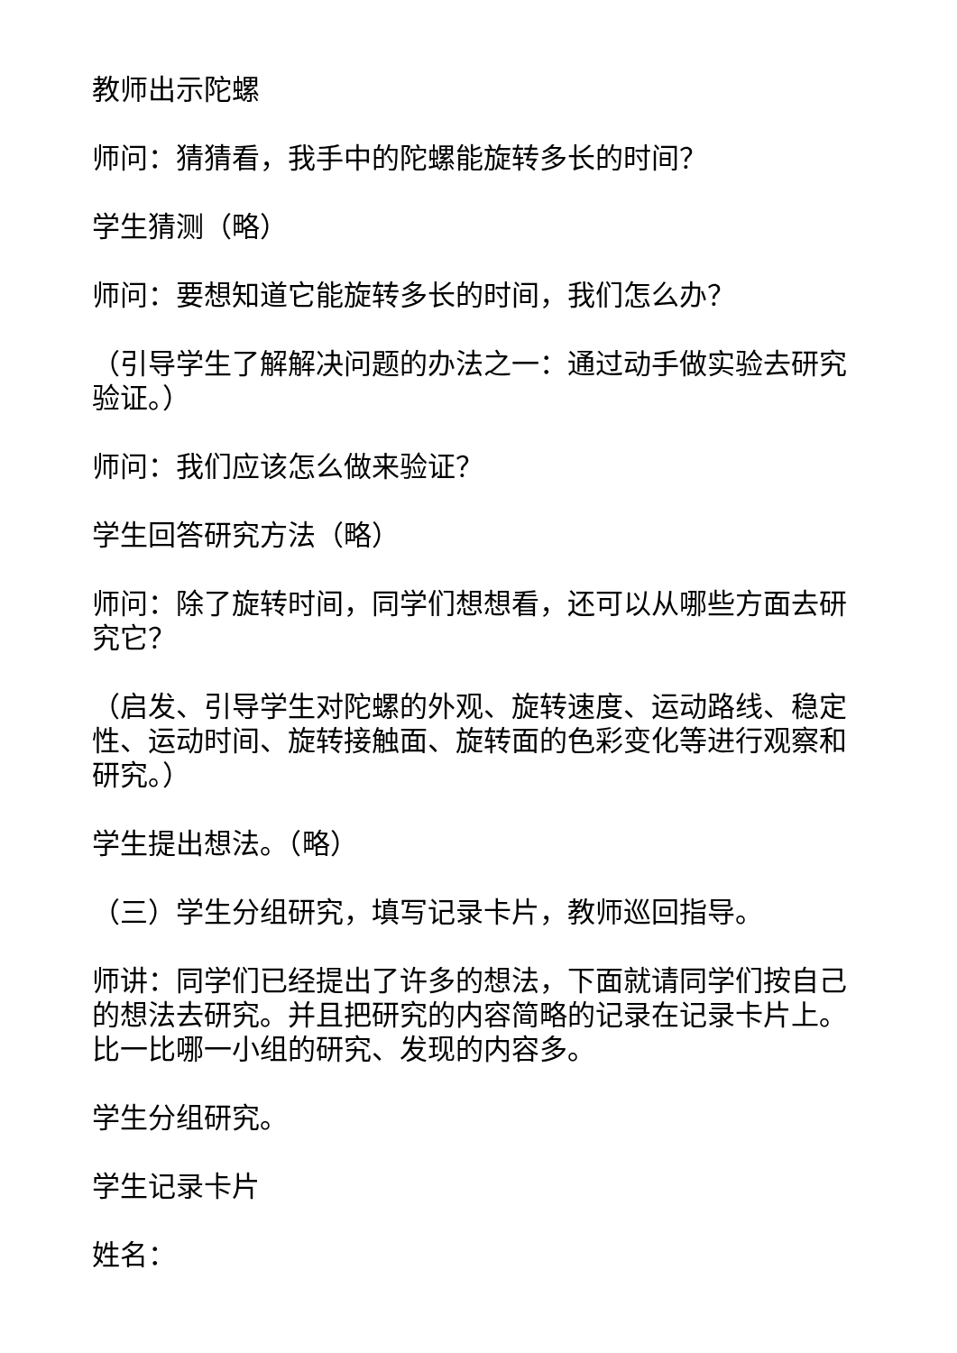教师出示陀螺
师问：猜猜看，我手中的陀螺能旋转多长的时间？
学生猜测（略）
师问：要想知道它能旋转多长的时间，我们怎么办？
（引导学生了解解决问题的办法之一：通过动手做实验去研究验证。）
师问：我们应该怎么做来验证？
学生回答研究方法（略）
师问：除了旋转时间，同学们想想看，还可以从哪些方面去研究它？
（启发、引导学生对陀螺的外观、旋转速度、运动路线、稳定性、运动时间、旋转接触面、旋转面的色彩变化等进行观察和研究。）
学生提出想法。（略）
（三）学生分组研究，填写记录卡片，教师巡回指导。
师讲：同学们已经提出了许多的想法，下面就请同学们按自己的想法去研究。并且把研究的内容简略的记录在记录卡片上。比一比哪一小组的研究、发现的内容多。
学生分组研究。
学生记录卡片
姓名：